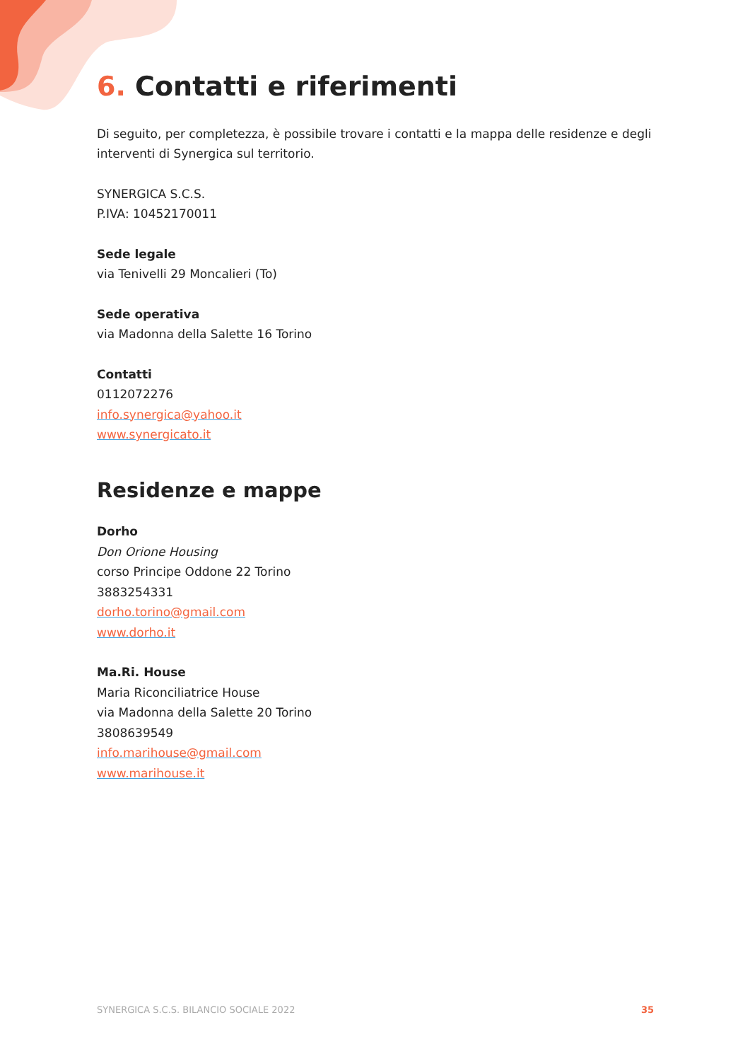6. Contatti e riferimenti
Di seguito, per completezza, è possibile trovare i contatti e la mappa delle residenze e degli interventi di Synergica sul territorio.
SYNERGICA S.C.S.
P.IVA: 10452170011
Sede legale
via Tenivelli 29 Moncalieri (To)
Sede operativa
via Madonna della Salette 16 Torino
Contatti
0112072276
info.synergica@yahoo.it
www.synergicato.it
Residenze e mappe
Dorho
Don Orione Housing
corso Principe Oddone 22 Torino
3883254331
dorho.torino@gmail.com
www.dorho.it
Ma.Ri. House
Maria Riconciliatrice House
via Madonna della Salette 20 Torino
3808639549
info.marihouse@gmail.com
www.marihouse.it
SYNERGICA S.C.S. BILANCIO SOCIALE 2022 35